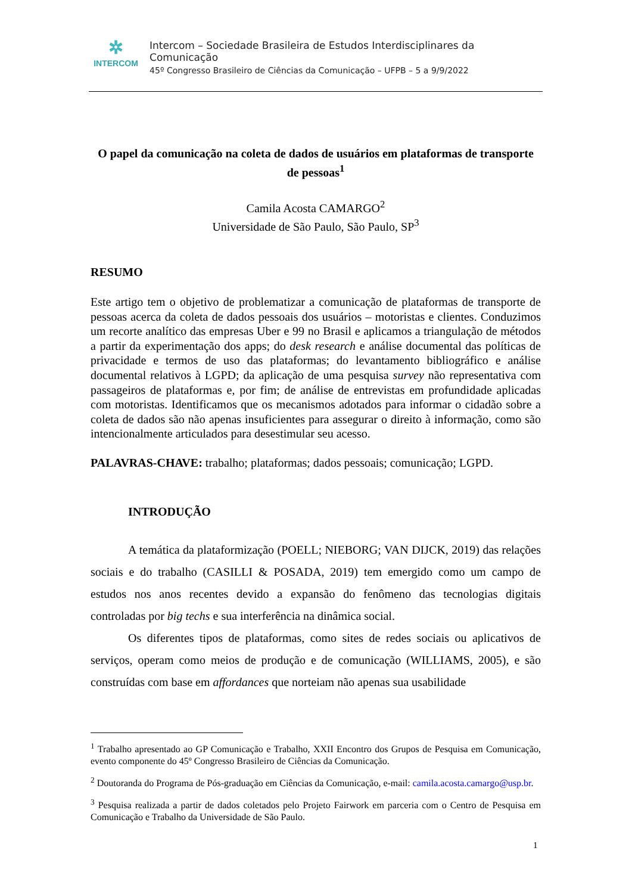✲
INTERCOM
Intercom – Sociedade Brasileira de Estudos Interdisciplinares da Comunicação
45º Congresso Brasileiro de Ciências da Comunicação – UFPB – 5 a 9/9/2022
O papel da comunicação na coleta de dados de usuários em plataformas de transporte de pessoas<sup>1</sup>
Camila Acosta CAMARGO<sup>2</sup>
Universidade de São Paulo, São Paulo, SP<sup>3</sup>
RESUMO
Este artigo tem o objetivo de problematizar a comunicação de plataformas de transporte de pessoas acerca da coleta de dados pessoais dos usuários – motoristas e clientes. Conduzimos um recorte analítico das empresas Uber e 99 no Brasil e aplicamos a triangulação de métodos a partir da experimentação dos apps; do desk research e análise documental das políticas de privacidade e termos de uso das plataformas; do levantamento bibliográfico e análise documental relativos à LGPD; da aplicação de uma pesquisa survey não representativa com passageiros de plataformas e, por fim; de análise de entrevistas em profundidade aplicadas com motoristas. Identificamos que os mecanismos adotados para informar o cidadão sobre a coleta de dados são não apenas insuficientes para assegurar o direito à informação, como são intencionalmente articulados para desestimular seu acesso.
PALAVRAS-CHAVE: trabalho; plataformas; dados pessoais; comunicação; LGPD.
INTRODUÇÃO
A temática da plataformização (POELL; NIEBORG; VAN DIJCK, 2019) das relações sociais e do trabalho (CASILLI & POSADA, 2019) tem emergido como um campo de estudos nos anos recentes devido a expansão do fenômeno das tecnologias digitais controladas por big techs e sua interferência na dinâmica social.
Os diferentes tipos de plataformas, como sites de redes sociais ou aplicativos de serviços, operam como meios de produção e de comunicação (WILLIAMS, 2005), e são construídas com base em affordances que norteiam não apenas sua usabilidade
<sup>1</sup> Trabalho apresentado ao GP Comunicação e Trabalho, XXII Encontro dos Grupos de Pesquisa em Comunicação, evento componente do 45º Congresso Brasileiro de Ciências da Comunicação.
<sup>2</sup> Doutoranda do Programa de Pós-graduação em Ciências da Comunicação, e-mail: camila.acosta.camargo@usp.br.
<sup>3</sup> Pesquisa realizada a partir de dados coletados pelo Projeto Fairwork em parceria com o Centro de Pesquisa em Comunicação e Trabalho da Universidade de São Paulo.
1